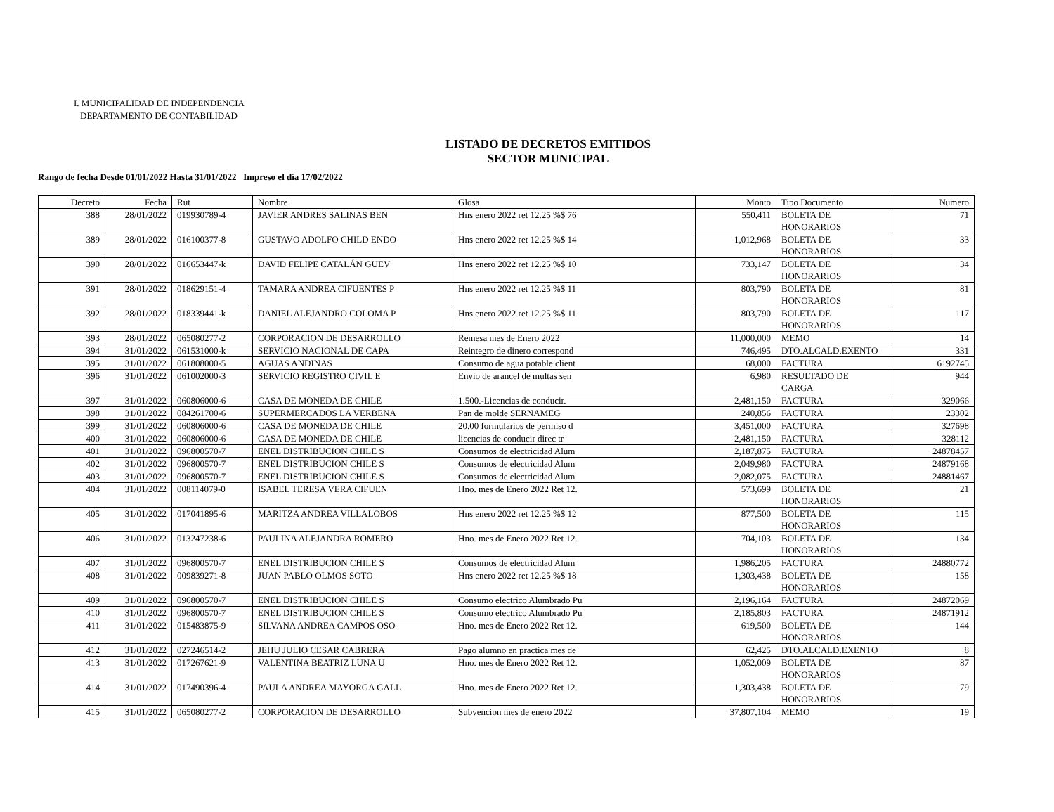I. MUNICIPALIDAD DE INDEPENDENCIA
DEPARTAMENTO DE CONTABILIDAD
LISTADO DE DECRETOS EMITIDOS
SECTOR MUNICIPAL
Rango de fecha Desde 01/01/2022 Hasta 31/01/2022 Impreso el día 17/02/2022
| Decreto | Fecha | Rut | Nombre | Glosa | Monto | Tipo Documento | Numero |
| --- | --- | --- | --- | --- | --- | --- | --- |
| 388 | 28/01/2022 | 019930789-4 | JAVIER ANDRES SALINAS BEN | Hns enero 2022 ret 12.25 %$ 76 | 550,411 | BOLETA DE HONORARIOS | 71 |
| 389 | 28/01/2022 | 016100377-8 | GUSTAVO ADOLFO CHILD ENDO | Hns enero 2022 ret 12.25 %$ 14 | 1,012,968 | BOLETA DE HONORARIOS | 33 |
| 390 | 28/01/2022 | 016653447-k | DAVID FELIPE CATALÁN GUEV | Hns enero 2022 ret 12.25 %$ 10 | 733,147 | BOLETA DE HONORARIOS | 34 |
| 391 | 28/01/2022 | 018629151-4 | TAMARA ANDREA CIFUENTES P | Hns enero 2022 ret 12.25 %$ 11 | 803,790 | BOLETA DE HONORARIOS | 81 |
| 392 | 28/01/2022 | 018339441-k | DANIEL ALEJANDRO COLOMA P | Hns enero 2022 ret 12.25 %$ 11 | 803,790 | BOLETA DE HONORARIOS | 117 |
| 393 | 28/01/2022 | 065080277-2 | CORPORACION DE DESARROLLO | Remesa mes de Enero 2022 | 11,000,000 | MEMO | 14 |
| 394 | 31/01/2022 | 061531000-k | SERVICIO NACIONAL DE CAPA | Reintegro de dinero correspond | 746,495 | DTO.ALCALD.EXENTO | 331 |
| 395 | 31/01/2022 | 061808000-5 | AGUAS ANDINAS | Consumo de agua potable client | 68,000 | FACTURA | 6192745 |
| 396 | 31/01/2022 | 061002000-3 | SERVICIO REGISTRO CIVIL E | Envio de arancel de multas sen | 6,980 | RESULTADO DE CARGA | 944 |
| 397 | 31/01/2022 | 060806000-6 | CASA DE MONEDA DE CHILE | 1.500.-Licencias de conducir. | 2,481,150 | FACTURA | 329066 |
| 398 | 31/01/2022 | 084261700-6 | SUPERMERCADOS LA VERBENA | Pan de molde SERNAMEG | 240,856 | FACTURA | 23302 |
| 399 | 31/01/2022 | 060806000-6 | CASA DE MONEDA DE CHILE | 20.00 formularios de permiso d | 3,451,000 | FACTURA | 327698 |
| 400 | 31/01/2022 | 060806000-6 | CASA DE MONEDA DE CHILE | licencias de conducir direc tr | 2,481,150 | FACTURA | 328112 |
| 401 | 31/01/2022 | 096800570-7 | ENEL DISTRIBUCION CHILE S | Consumos de electricidad Alum | 2,187,875 | FACTURA | 24878457 |
| 402 | 31/01/2022 | 096800570-7 | ENEL DISTRIBUCION CHILE S | Consumos de electricidad Alum | 2,049,980 | FACTURA | 24879168 |
| 403 | 31/01/2022 | 096800570-7 | ENEL DISTRIBUCION CHILE S | Consumos de electricidad Alum | 2,082,075 | FACTURA | 24881467 |
| 404 | 31/01/2022 | 008114079-0 | ISABEL TERESA VERA CIFUEN | Hno. mes de Enero 2022 Ret 12. | 573,699 | BOLETA DE HONORARIOS | 21 |
| 405 | 31/01/2022 | 017041895-6 | MARITZA ANDREA VILLALOBOS | Hns enero 2022 ret 12.25 %$ 12 | 877,500 | BOLETA DE HONORARIOS | 115 |
| 406 | 31/01/2022 | 013247238-6 | PAULINA ALEJANDRA ROMERO | Hno. mes de Enero 2022 Ret 12. | 704,103 | BOLETA DE HONORARIOS | 134 |
| 407 | 31/01/2022 | 096800570-7 | ENEL DISTRIBUCION CHILE S | Consumos de electricidad Alum | 1,986,205 | FACTURA | 24880772 |
| 408 | 31/01/2022 | 009839271-8 | JUAN PABLO OLMOS SOTO | Hns enero 2022 ret 12.25 %$ 18 | 1,303,438 | BOLETA DE HONORARIOS | 158 |
| 409 | 31/01/2022 | 096800570-7 | ENEL DISTRIBUCION CHILE S | Consumo electrico Alumbrado Pu | 2,196,164 | FACTURA | 24872069 |
| 410 | 31/01/2022 | 096800570-7 | ENEL DISTRIBUCION CHILE S | Consumo electrico Alumbrado Pu | 2,185,803 | FACTURA | 24871912 |
| 411 | 31/01/2022 | 015483875-9 | SILVANA ANDREA CAMPOS OSO | Hno. mes de Enero 2022 Ret 12. | 619,500 | BOLETA DE HONORARIOS | 144 |
| 412 | 31/01/2022 | 027246514-2 | JEHU JULIO CESAR CABRERA | Pago alumno en practica mes de | 62,425 | DTO.ALCALD.EXENTO | 8 |
| 413 | 31/01/2022 | 017267621-9 | VALENTINA BEATRIZ LUNA U | Hno. mes de Enero 2022 Ret 12. | 1,052,009 | BOLETA DE HONORARIOS | 87 |
| 414 | 31/01/2022 | 017490396-4 | PAULA ANDREA MAYORGA GALL | Hno. mes de Enero 2022 Ret 12. | 1,303,438 | BOLETA DE HONORARIOS | 79 |
| 415 | 31/01/2022 | 065080277-2 | CORPORACION DE DESARROLLO | Subvencion mes de enero 2022 | 37,807,104 | MEMO | 19 |